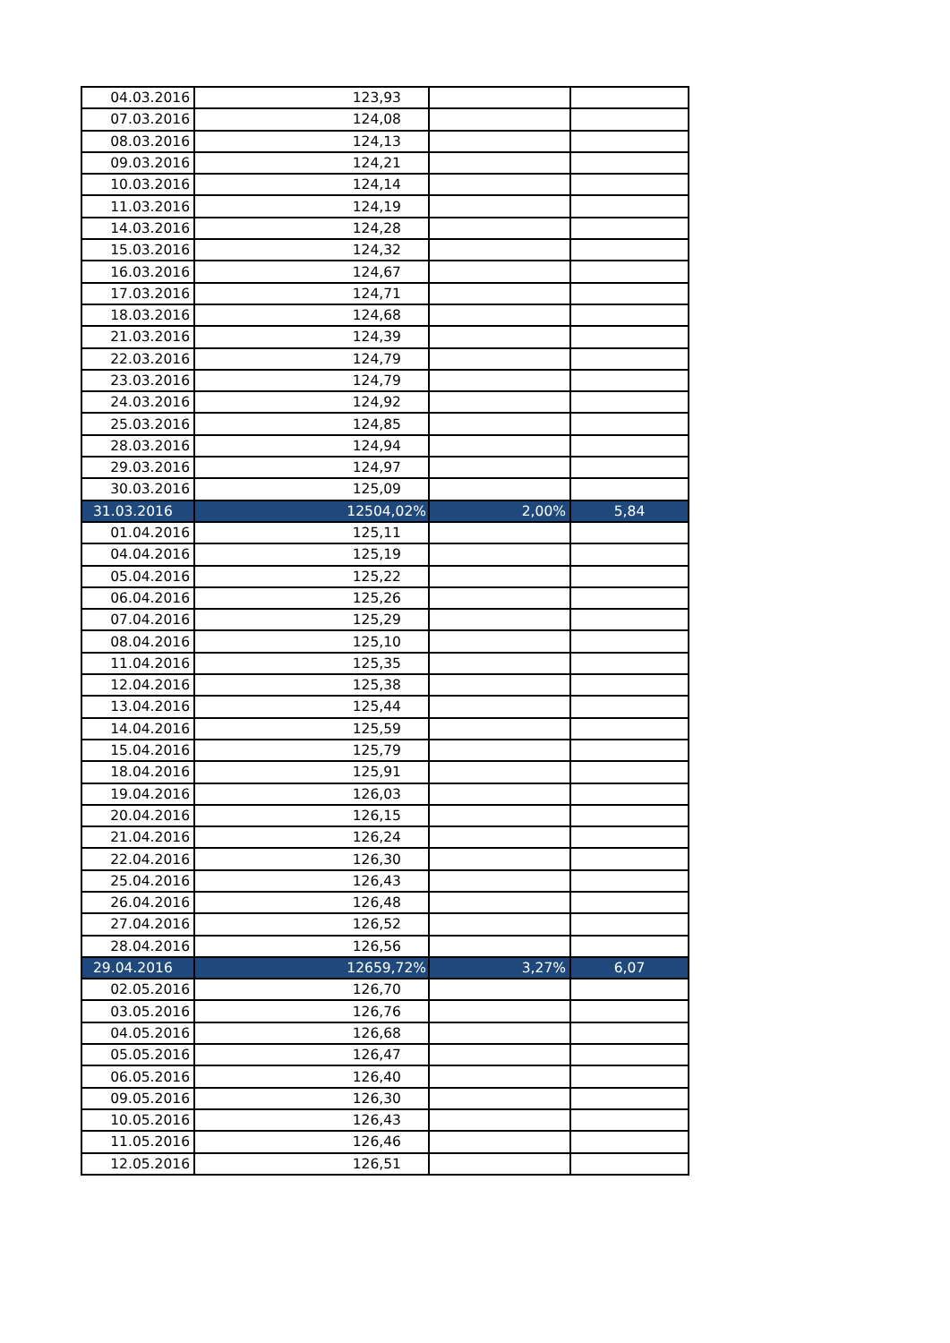| 04.03.2016 | 123,93 | | |
| 07.03.2016 | 124,08 | | |
| 08.03.2016 | 124,13 | | |
| 09.03.2016 | 124,21 | | |
| 10.03.2016 | 124,14 | | |
| 11.03.2016 | 124,19 | | |
| 14.03.2016 | 124,28 | | |
| 15.03.2016 | 124,32 | | |
| 16.03.2016 | 124,67 | | |
| 17.03.2016 | 124,71 | | |
| 18.03.2016 | 124,68 | | |
| 21.03.2016 | 124,39 | | |
| 22.03.2016 | 124,79 | | |
| 23.03.2016 | 124,79 | | |
| 24.03.2016 | 124,92 | | |
| 25.03.2016 | 124,85 | | |
| 28.03.2016 | 124,94 | | |
| 29.03.2016 | 124,97 | | |
| 30.03.2016 | 125,09 | | |
| 31.03.2016 | 12504,02% | 2,00% | 5,84 |
| 01.04.2016 | 125,11 | | |
| 04.04.2016 | 125,19 | | |
| 05.04.2016 | 125,22 | | |
| 06.04.2016 | 125,26 | | |
| 07.04.2016 | 125,29 | | |
| 08.04.2016 | 125,10 | | |
| 11.04.2016 | 125,35 | | |
| 12.04.2016 | 125,38 | | |
| 13.04.2016 | 125,44 | | |
| 14.04.2016 | 125,59 | | |
| 15.04.2016 | 125,79 | | |
| 18.04.2016 | 125,91 | | |
| 19.04.2016 | 126,03 | | |
| 20.04.2016 | 126,15 | | |
| 21.04.2016 | 126,24 | | |
| 22.04.2016 | 126,30 | | |
| 25.04.2016 | 126,43 | | |
| 26.04.2016 | 126,48 | | |
| 27.04.2016 | 126,52 | | |
| 28.04.2016 | 126,56 | | |
| 29.04.2016 | 12659,72% | 3,27% | 6,07 |
| 02.05.2016 | 126,70 | | |
| 03.05.2016 | 126,76 | | |
| 04.05.2016 | 126,68 | | |
| 05.05.2016 | 126,47 | | |
| 06.05.2016 | 126,40 | | |
| 09.05.2016 | 126,30 | | |
| 10.05.2016 | 126,43 | | |
| 11.05.2016 | 126,46 | | |
| 12.05.2016 | 126,51 | | |